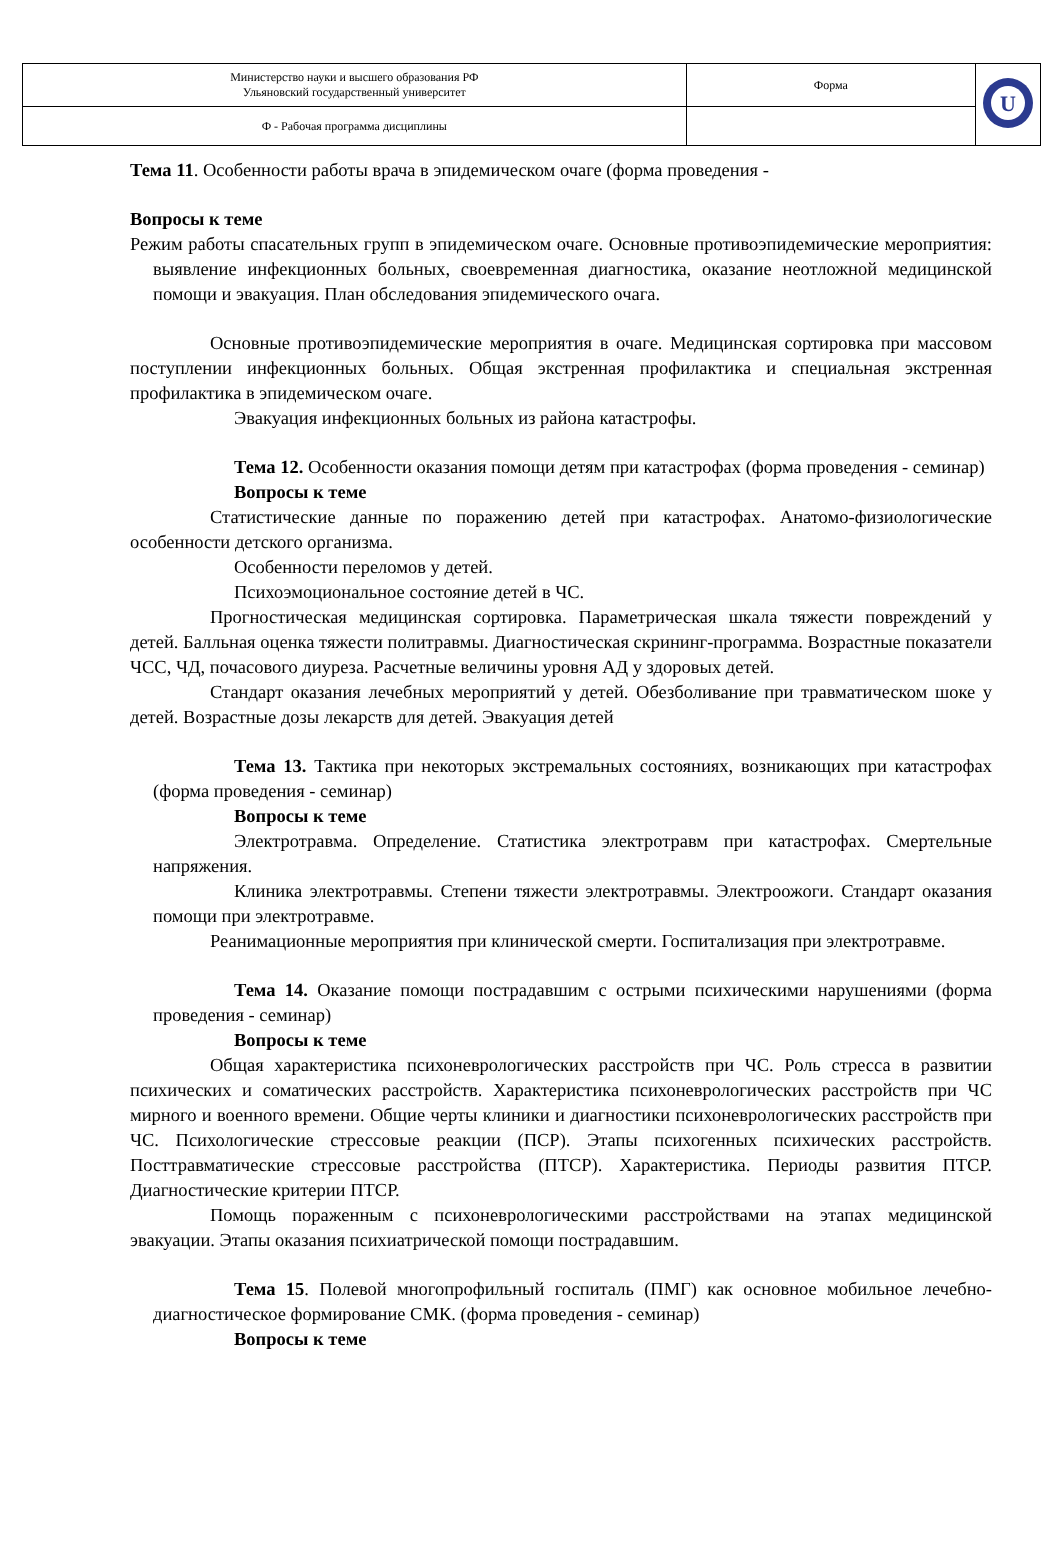| Министерство науки и высшего образования РФ Ульяновский государственный университет | Форма | U |
| Ф - Рабочая программа дисциплины | | |
Тема 11. Особенности работы врача в эпидемическом очаге (форма проведения -
Вопросы к теме
Режим работы спасательных групп в эпидемическом очаге. Основные противоэпидемические мероприятия: выявление инфекционных больных, своевременная диагностика, оказание неотложной медицинской помощи и эвакуация. План обследования эпидемического очага.
Основные противоэпидемические мероприятия в очаге. Медицинская сортировка при массовом поступлении инфекционных больных. Общая экстренная профилактика и специальная экстренная профилактика в эпидемическом очаге.
Эвакуация инфекционных больных из района катастрофы.
Тема 12. Особенности оказания помощи детям при катастрофах (форма проведения - семинар)
Вопросы к теме
Статистические данные по поражению детей при катастрофах. Анатомо-физиологические особенности детского организма.
Особенности переломов у детей.
Психоэмоциональное состояние детей в ЧС.
Прогностическая медицинская сортировка. Параметрическая шкала тяжести повреждений у детей. Балльная оценка тяжести политравмы. Диагностическая скрининг-программа. Возрастные показатели ЧСС, ЧД, почасового диуреза. Расчетные величины уровня АД у здоровых детей.
Стандарт оказания лечебных мероприятий у детей. Обезболивание при травматическом шоке у детей. Возрастные дозы лекарств для детей. Эвакуация детей
Тема 13. Тактика при некоторых экстремальных состояниях, возникающих при катастрофах (форма проведения - семинар)
Вопросы к теме
Электротравма. Определение. Статистика электротравм при катастрофах. Смертельные напряжения.
Клиника электротравмы. Степени тяжести электротравмы. Электроожоги. Стандарт оказания помощи при электротравме.
Реанимационные мероприятия при клинической смерти. Госпитализация при электротравме.
Тема 14. Оказание помощи пострадавшим с острыми психическими нарушениями (форма проведения - семинар)
Вопросы к теме
Общая характеристика психоневрологических расстройств при ЧС. Роль стресса в развитии психических и соматических расстройств. Характеристика психоневрологических расстройств при ЧС мирного и военного времени. Общие черты клиники и диагностики психоневрологических расстройств при ЧС. Психологические стрессовые реакции (ПСР). Этапы психогенных психических расстройств. Посттравматические стрессовые расстройства (ПТСР). Характеристика. Периоды развития ПТСР. Диагностические критерии ПТСР.
Помощь пораженным с психоневрологическими расстройствами на этапах медицинской эвакуации. Этапы оказания психиатрической помощи пострадавшим.
Тема 15. Полевой многопрофильный госпиталь (ПМГ) как основное мобильное лечебно-диагностическое формирование СМК. (форма проведения - семинар)
Вопросы к теме